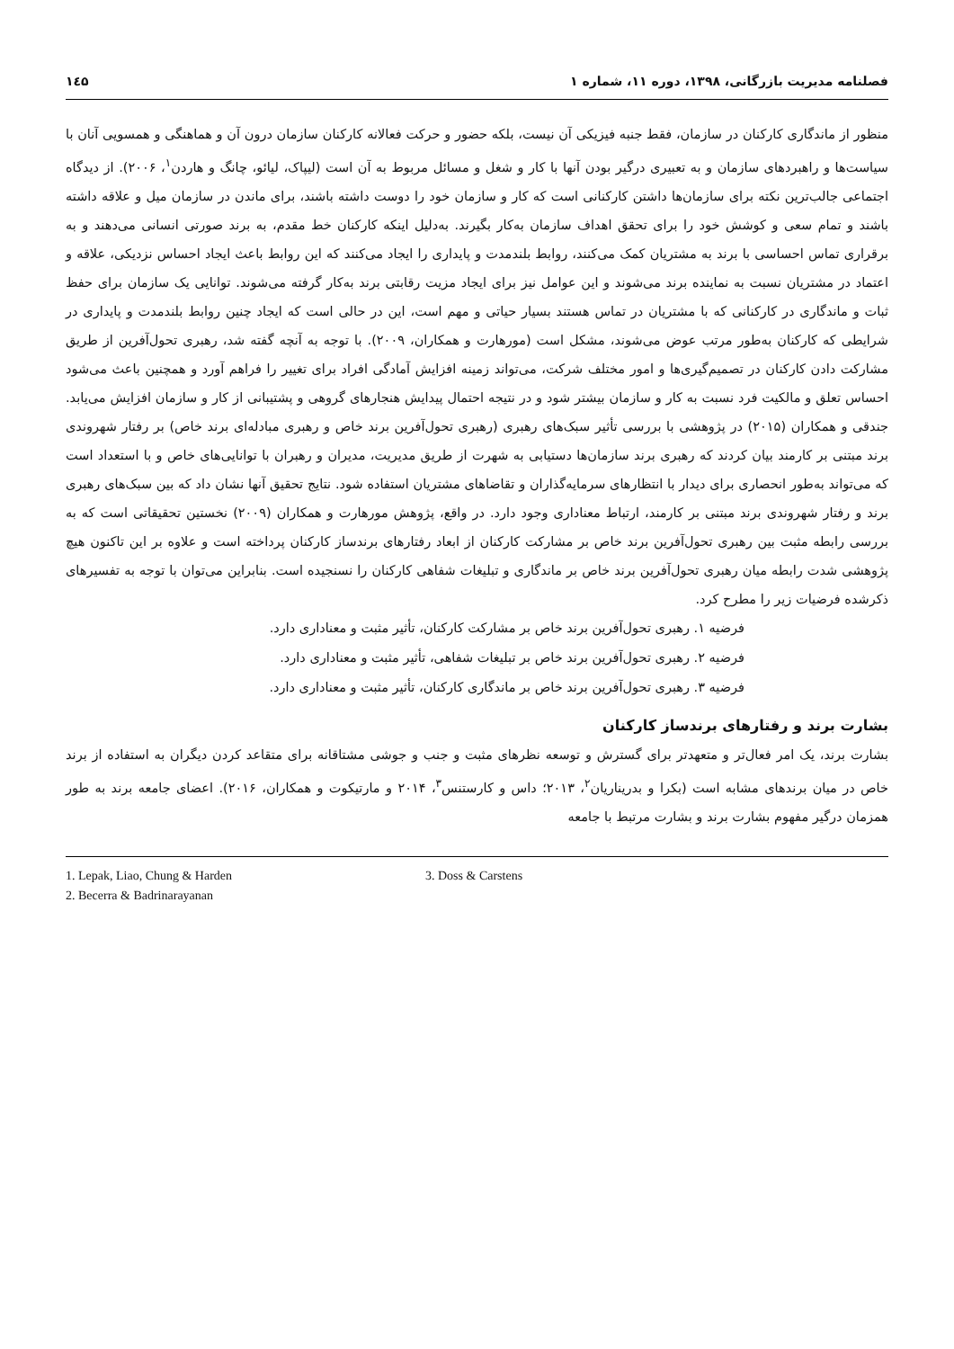فصلنامه مدیریت بازرگانی، ۱۳۹۸، دوره ۱۱، شماره ۱ ۱٤۵
منظور از ماندگاری کارکنان در سازمان، فقط جنبه فیزیکی آن نیست، بلکه حضور و حرکت فعالانه کارکنان سازمان درون آن و هماهنگی و همسویی آنان با سیاست‌ها و راهبردهای سازمان و به تعبیری درگیر بودن آنها با کار و شغل و مسائل مربوط به آن است (لیپاک، لیائو، چانگ و هاردن<sup>۱</sup>، ۲۰۰۶). از دیدگاه اجتماعی جالب‌ترین نکته برای سازمان‌ها داشتن کارکنانی است که کار و سازمان خود را دوست داشته باشند، برای ماندن در سازمان میل و علاقه داشته باشند و تمام سعی و کوشش خود را برای تحقق اهداف سازمان به‌کار بگیرند. به‌دلیل اینکه کارکنان خط مقدم، به برند صورتی انسانی می‌دهند و به برقراری تماس احساسی با برند به مشتریان کمک می‌کنند، روابط بلندمدت و پایداری را ایجاد می‌کنند که این روابط باعث ایجاد احساس نزدیکی، علاقه و اعتماد در مشتریان نسبت به نماینده برند می‌شوند و این عوامل نیز برای ایجاد مزیت رقابتی برند به‌کار گرفته می‌شوند. توانایی یک سازمان برای حفظ ثبات و ماندگاری در کارکنانی که با مشتریان در تماس هستند بسیار حیاتی و مهم است، این در حالی است که ایجاد چنین روابط بلندمدت و پایداری در شرایطی که کارکنان به‌طور مرتب عوض می‌شوند، مشکل است (مورهارت و همکاران، ۲۰۰۹). با توجه به آنچه گفته شد، رهبری تحول‌آفرین از طریق مشارکت دادن کارکنان در تصمیم‌گیری‌ها و امور مختلف شرکت، می‌تواند زمینه افزایش آمادگی افراد برای تغییر را فراهم آورد و همچنین باعث می‌شود احساس تعلق و مالکیت فرد نسبت به کار و سازمان بیشتر شود و در نتیجه احتمال پیدایش هنجارهای گروهی و پشتیبانی از کار و سازمان افزایش می‌یابد. جندقی و همکاران (۲۰۱۵) در پژوهشی با بررسی تأثیر سبک‌های رهبری (رهبری تحول‌آفرین برند خاص و رهبری مبادله‌ای برند خاص) بر رفتار شهروندی برند مبتنی بر کارمند بیان کردند که رهبری برند سازمان‌ها دستیابی به شهرت از طریق مدیریت، مدیران و رهبران با توانایی‌های خاص و با استعداد است که می‌تواند به‌طور انحصاری برای دیدار با انتظارهای سرمایه‌گذاران و تقاضاهای مشتریان استفاده شود. نتایج تحقیق آنها نشان داد که بین سبک‌های رهبری برند و رفتار شهروندی برند مبتنی بر کارمند، ارتباط معناداری وجود دارد. در واقع، پژوهش مورهارت و همکاران (۲۰۰۹) نخستین تحقیقاتی است که به بررسی رابطه مثبت بین رهبری تحول‌آفرین برند خاص بر مشارکت کارکنان از ابعاد رفتارهای برندساز کارکنان پرداخته است و علاوه بر این تاکنون هیچ پژوهشی شدت رابطه میان رهبری تحول‌آفرین برند خاص بر ماندگاری و تبلیغات شفاهی کارکنان را نسنجیده است. بنابراین می‌توان با توجه به تفسیرهای ذکرشده فرضیات زیر را مطرح کرد.
فرضیه ۱. رهبری تحول‌آفرین برند خاص بر مشارکت کارکنان، تأثیر مثبت و معناداری دارد.
فرضیه ۲. رهبری تحول‌آفرین برند خاص بر تبلیغات شفاهی، تأثیر مثبت و معناداری دارد.
فرضیه ۳. رهبری تحول‌آفرین برند خاص بر ماندگاری کارکنان، تأثیر مثبت و معناداری دارد.
بشارت برند و رفتارهای برندساز کارکنان
بشارت برند، یک امر فعال‌تر و متعهدتر برای گسترش و توسعه نظرهای مثبت و جنب و جوشی مشتاقانه برای متقاعد کردن دیگران به استفاده از برند خاص در میان برندهای مشابه است (بکرا و بدریناریان<sup>۲</sup>، ۲۰۱۳؛ داس و کارستنس<sup>۳</sup>، ۲۰۱۴ و مارتیکوت و همکاران، ۲۰۱۶). اعضای جامعه برند به طور همزمان درگیر مفهوم بشارت برند و بشارت مرتبط با جامعه
1. Lepak, Liao, Chung & Harden
2. Becerra & Badrinarayanan
3. Doss & Carstens